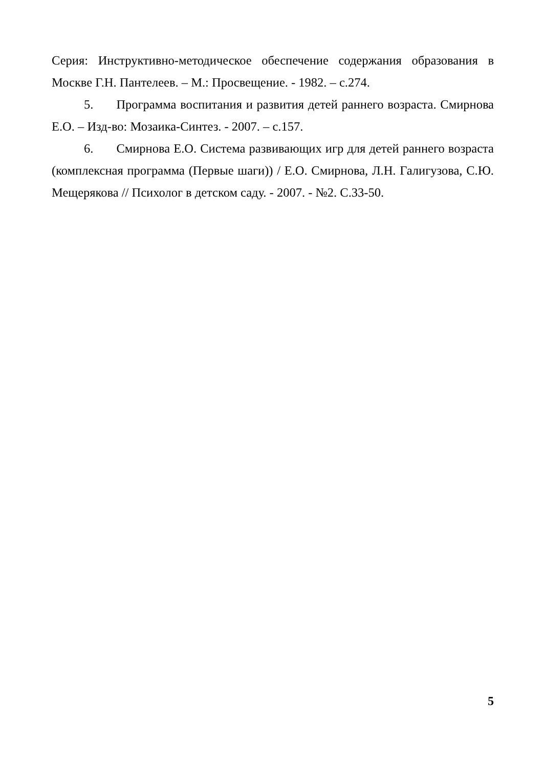Серия: Инструктивно-методическое обеспечение содержания образования в Москве Г.Н. Пантелеев. – М.: Просвещение. - 1982. – с.274.
5. Программа воспитания и развития детей раннего возраста. Смирнова Е.О. – Изд-во: Мозаика-Синтез. - 2007. – с.157.
6. Смирнова Е.О. Система развивающих игр для детей раннего возраста (комплексная программа (Первые шаги)) / Е.О. Смирнова, Л.Н. Галигузова, С.Ю. Мещерякова // Психолог в детском саду. - 2007. - №2. С.33-50.
5